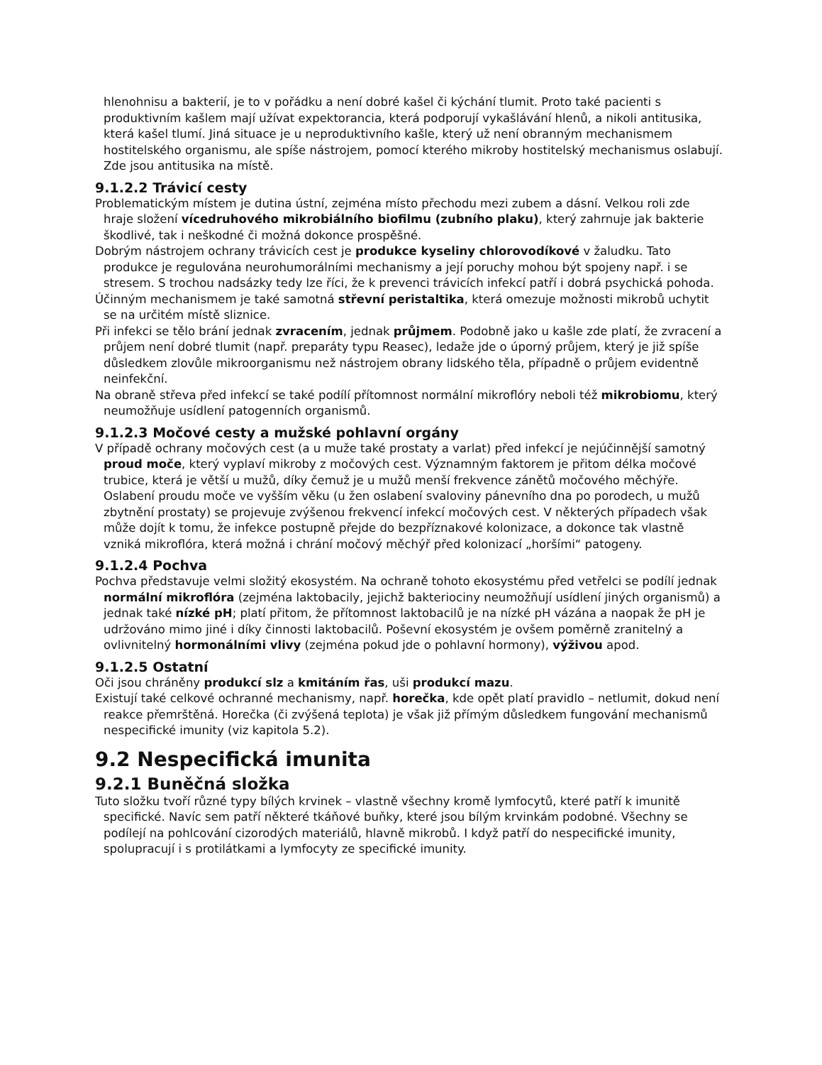hlenohnisu a bakterií, je to v pořádku a není dobré kašel či kýchání tlumit. Proto také pacienti s produktivním kašlem mají užívat expektorancia, která podporují vykašlávání hlenů, a nikoli antitusika, která kašel tlumí. Jiná situace je u neproduktivního kašle, který už není obranným mechanismem hostitelského organismu, ale spíše nástrojem, pomocí kterého mikroby hostitelský mechanismus oslabují. Zde jsou antitusika na místě.
9.1.2.2 Trávicí cesty
Problematickým místem je dutina ústní, zejména místo přechodu mezi zubem a dásní. Velkou roli zde hraje složení vícedruhového mikrobiálního biofilmu (zubního plaku), který zahrnuje jak bakterie škodlivé, tak i neškodné či možná dokonce prospěšné.
Dobrým nástrojem ochrany trávicích cest je produkce kyseliny chlorovodíkové v žaludku. Tato produkce je regulována neurohumorálními mechanismy a její poruchy mohou být spojeny např. i se stresem. S trochou nadsázky tedy lze říci, že k prevenci trávicích infekcí patří i dobrá psychická pohoda.
Účinným mechanismem je také samotná střevní peristaltika, která omezuje možnosti mikrobů uchytit se na určitém místě sliznice.
Při infekci se tělo brání jednak zvracením, jednak průjmem. Podobně jako u kašle zde platí, že zvracení a průjem není dobré tlumit (např. preparáty typu Reasec), ledaže jde o úporný průjem, který je již spíše důsledkem zlovůle mikroorganismu než nástrojem obrany lidského těla, případně o průjem evidentně neinfekční.
Na obraně střeva před infekcí se také podílí přítomnost normální mikroflóry neboli též mikrobiomu, který neumožňuje usídlení patogenních organismů.
9.1.2.3 Močové cesty a mužské pohlavní orgány
V případě ochrany močových cest (a u muže také prostaty a varlat) před infekcí je nejúčinnější samotný proud moče, který vyplaví mikroby z močových cest. Významným faktorem je přitom délka močové trubice, která je větší u mužů, díky čemuž je u mužů menší frekvence zánětů močového měchýře. Oslabení proudu moče ve vyšším věku (u žen oslabení svaloviny pánevního dna po porodech, u mužů zbytnění prostaty) se projevuje zvýšenou frekvencí infekcí močových cest. V některých případech však může dojít k tomu, že infekce postupně přejde do bezpříznakové kolonizace, a dokonce tak vlastně vzniká mikroflóra, která možná i chrání močový měchýř před kolonizací „horšími“ patogeny.
9.1.2.4 Pochva
Pochva představuje velmi složitý ekosystém. Na ochraně tohoto ekosystému před vetřelci se podílí jednak normální mikroflóra (zejména laktobacily, jejichž bakteriociny neumožňují usídlení jiných organismů) a jednak také nízké pH; platí přitom, že přítomnost laktobacilů je na nízké pH vázána a naopak že pH je udržováno mimo jiné i díky činnosti laktobacilů. Poševní ekosystém je ovšem poměrně zranitelný a ovlivnitelný hormonálními vlivy (zejména pokud jde o pohlavní hormony), výživou apod.
9.1.2.5 Ostatní
Oči jsou chráněny produkcí slz a kmitáním řas, uši produkcí mazu.
Existují také celkové ochranné mechanismy, např. horečka, kde opět platí pravidlo – netlumit, dokud není reakce přemrštěná. Horečka (či zvýšená teplota) je však již přímým důsledkem fungování mechanismů nespecifické imunity (viz kapitola 5.2).
9.2 Nespecifická imunita
9.2.1 Buněčná složka
Tuto složku tvoří různé typy bílých krvinek – vlastně všechny kromě lymfocytů, které patří k imunitě specifické. Navíc sem patří některé tkáňové buňky, které jsou bílým krvinkám podobné. Všechny se podílejí na pohlcování cizorodých materiálů, hlavně mikrobů. I když patří do nespecifické imunity, spolupracují i s protilátkami a lymfocyty ze specifické imunity.